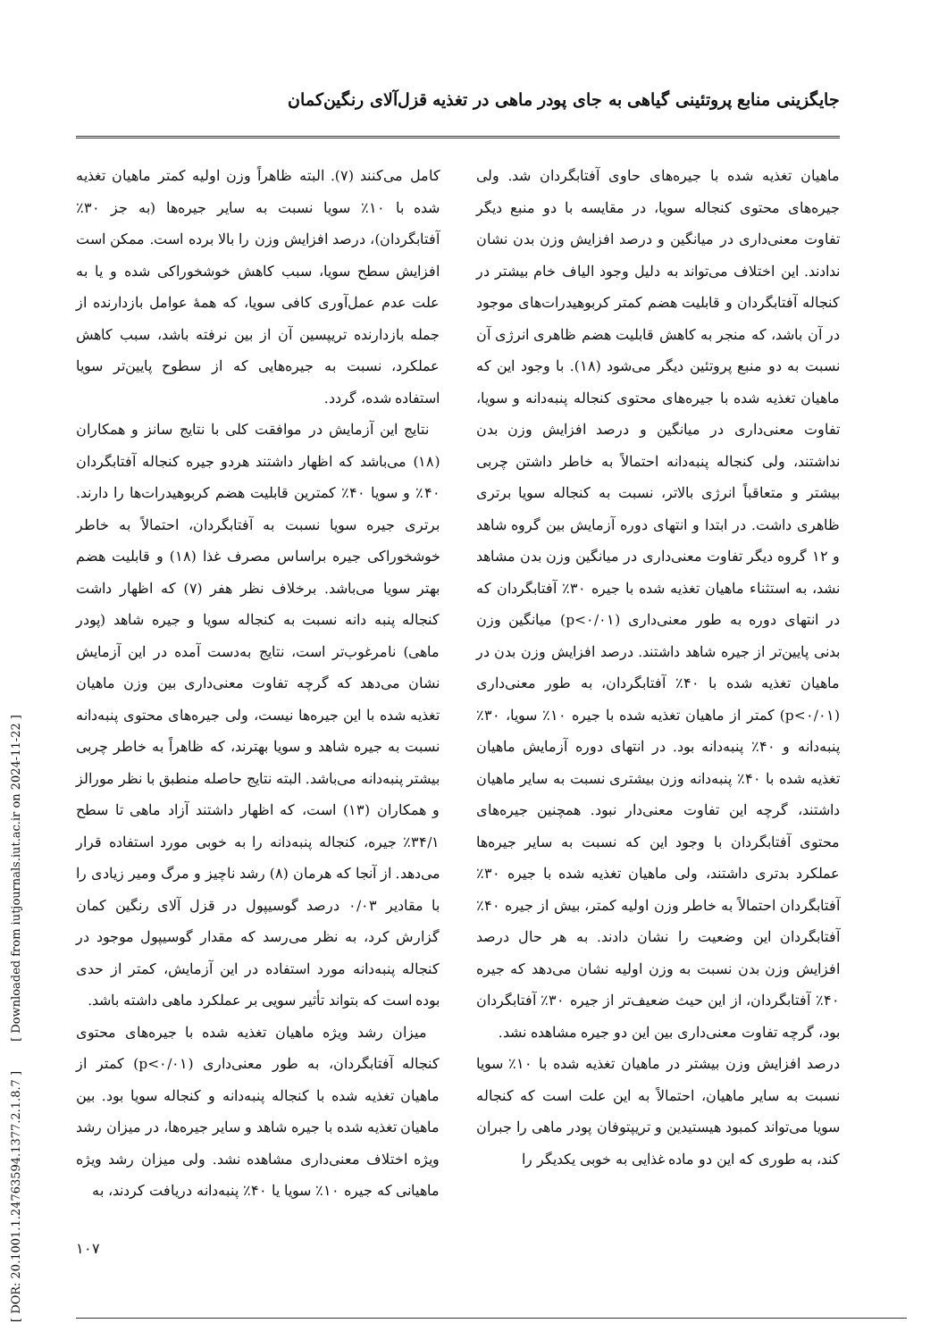جایگزینی منابع پروتئینی گیاهی به جای پودر ماهی در تغذیه قزل‌آلای رنگین‌کمان
ماهیان تغذیه شده با جیره‌های حاوی آفتابگردان شد. ولی جیره‌های محتوی کنجاله سویا، در مقایسه با دو منبع دیگر تفاوت معنی‌داری در میانگین و درصد افزایش وزن بدن نشان ندادند. این اختلاف می‌تواند به دلیل وجود الیاف خام بیشتر در کنجاله آفتابگردان و قابلیت هضم کمتر کربوهیدرات‌های موجود در آن باشد، که منجر به کاهش قابلیت هضم ظاهری انرژی آن نسبت به دو منبع پروتئین دیگر می‌شود (۱۸). با وجود این که ماهیان تغذیه شده با جیره‌های محتوی کنجاله پنبه‌دانه و سویا، تفاوت معنی‌داری در میانگین و درصد افزایش وزن بدن نداشتند، ولی کنجاله پنبه‌دانه احتمالاً به خاطر داشتن چربی بیشتر و متعاقباً انرژی بالاتر، نسبت به کنجاله سویا برتری ظاهری داشت. در ابتدا و انتهای دوره آزمایش بین گروه شاهد و ۱۲ گروه دیگر تفاوت معنی‌داری در میانگین وزن بدن مشاهد نشد، به استثناء ماهیان تغذیه شده با جیره ۳۰٪ آفتابگردان که در انتهای دوره به طور معنی‌داری (p<۰/۰۱) میانگین وزن بدنی پایین‌تر از جیره شاهد داشتند. درصد افزایش وزن بدن در ماهیان تغذیه شده با ۴۰٪ آفتابگردان، به طور معنی‌داری (p<۰/۰۱) کمتر از ماهیان تغذیه شده با جیره ۱۰٪ سویا، ۳۰٪ پنبه‌دانه و ۴۰٪ پنبه‌دانه بود. در انتهای دوره آزمایش ماهیان تغذیه شده با ۴۰٪ پنبه‌دانه وزن بیشتری نسبت به سایر ماهیان داشتند، گرچه این تفاوت معنی‌دار نبود. همچنین جیره‌های محتوی آفتابگردان با وجود این که نسبت به سایر جیره‌ها عملکرد بدتری داشتند، ولی ماهیان تغذیه شده با جیره ۳۰٪ آفتابگردان احتمالاً به خاطر وزن اولیه کمتر، بیش از جیره ۴۰٪ آفتابگردان این وضعیت را نشان دادند. به هر حال درصد افزایش وزن بدن نسبت به وزن اولیه نشان می‌دهد که جیره ۴۰٪ آفتابگردان، از این حیث ضعیف‌تر از جیره ۳۰٪ آفتابگردان بود، گرچه تفاوت معنی‌داری بین این دو جیره مشاهده نشد.
درصد افزایش وزن بیشتر در ماهیان تغذیه شده با ۱۰٪ سویا نسبت به سایر ماهیان، احتمالاً به این علت است که کنجاله سویا می‌تواند کمبود هیستیدین و تریپتوفان پودر ماهی را جبران کند، به طوری که این دو ماده غذایی به خوبی یکدیگر را
کامل می‌کنند (۷). البته ظاهراً وزن اولیه کمتر ماهیان تغذیه شده با ۱۰٪ سویا نسبت به سایر جیره‌ها (به جز ۳۰٪ آفتابگردان)، درصد افزایش وزن را بالا برده است. ممکن است افزایش سطح سویا، سبب کاهش خوشخوراکی شده و یا به علت عدم عمل‌آوری کافی سویا، که همهٔ عوامل بازدارنده از جمله بازدارنده تریپسین آن از بین نرفته باشد، سبب کاهش عملکرد، نسبت به جیره‌هایی که از سطوح پایین‌تر سویا استفاده شده، گردد.
نتایج این آزمایش در موافقت کلی با نتایج سانز و همکاران (۱۸) می‌باشد که اظهار داشتند هردو جیره کنجاله آفتابگردان ۴۰٪ و سویا ۴۰٪ کمترین قابلیت هضم کربوهیدرات‌ها را دارند. برتری جیره سویا نسبت به آفتابگردان، احتمالاً به خاطر خوشخوراکی جیره براساس مصرف غذا (۱۸) و قابلیت هضم بهتر سویا می‌باشد. برخلاف نظر هفر (۷) که اظهار داشت کنجاله پنبه دانه نسبت به کنجاله سویا و جیره شاهد (پودر ماهی) نامرغوب‌تر است، نتایج به‌دست آمده در این آزمایش نشان می‌دهد که گرچه تفاوت معنی‌داری بین وزن ماهیان تغذیه شده با این جیره‌ها نیست، ولی جیره‌های محتوی پنبه‌دانه نسبت به جیره شاهد و سویا بهترند، که ظاهراً به خاطر چربی بیشتر پنبه‌دانه می‌باشد. البته نتایج حاصله منطبق با نظر مورالز و همکاران (۱۳) است، که اظهار داشتند آزاد ماهی تا سطح ۳۴/۱٪ جیره، کنجاله پنبه‌دانه را به خوبی مورد استفاده قرار می‌دهد. از آنجا که هرمان (۸) رشد ناچیز و مرگ ومیر زیادی را با مقادیر ۰/۰۳ درصد گوسیپول در قزل آلای رنگین کمان گزارش کرد، به نظر می‌رسد که مقدار گوسیپول موجود در کنجاله پنبه‌دانه مورد استفاده در این آزمایش، کمتر از حدی بوده است که بتواند تأثیر سویی بر عملکرد ماهی داشته باشد.
میزان رشد ویژه ماهیان تغذیه شده با جیره‌های محتوی کنجاله آفتابگردان، به طور معنی‌داری (p<۰/۰۱) کمتر از ماهیان تغذیه شده با کنجاله پنبه‌دانه و کنجاله سویا بود. بین ماهیان تغذیه شده با جیره شاهد و سایر جیره‌ها، در میزان رشد ویژه اختلاف معنی‌داری مشاهده نشد. ولی میزان رشد ویژه ماهیانی که جیره ۱۰٪ سویا یا ۴۰٪ پنبه‌دانه دریافت کردند، به
[ DOR: 20.1001.1.24763594.1377.2.1.8.7 ] [ Downloaded from iutjournals.iut.ac.ir on 2024-11-22 ]
۱۰۷